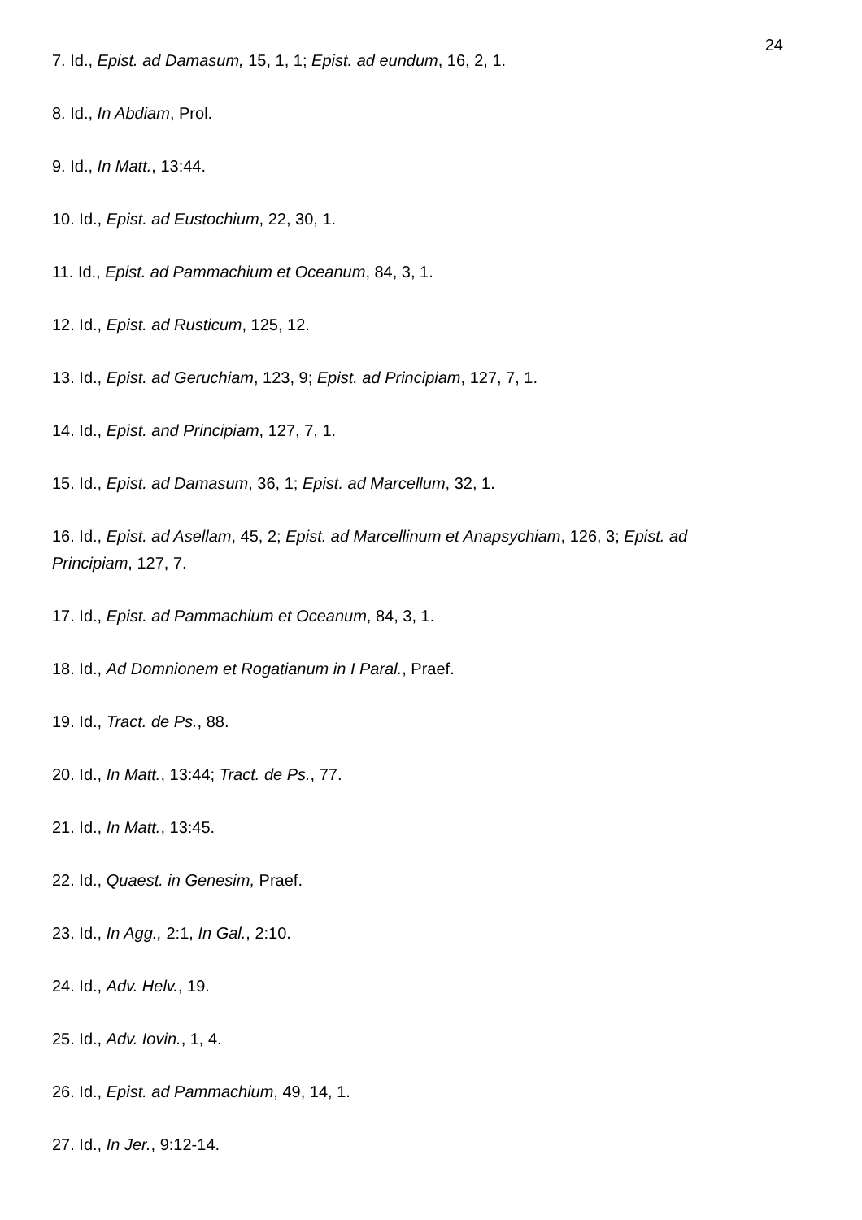24
7. Id., Epist. ad Damasum, 15, 1, 1; Epist. ad eundum, 16, 2, 1.
8. Id., In Abdiam, Prol.
9. Id., In Matt., 13:44.
10. Id., Epist. ad Eustochium, 22, 30, 1.
11. Id., Epist. ad Pammachium et Oceanum, 84, 3, 1.
12. Id., Epist. ad Rusticum, 125, 12.
13. Id., Epist. ad Geruchiam, 123, 9; Epist. ad Principiam, 127, 7, 1.
14. Id., Epist. and Principiam, 127, 7, 1.
15. Id., Epist. ad Damasum, 36, 1; Epist. ad Marcellum, 32, 1.
16. Id., Epist. ad Asellam, 45, 2; Epist. ad Marcellinum et Anapsychiam, 126, 3; Epist. ad Principiam, 127, 7.
17. Id., Epist. ad Pammachium et Oceanum, 84, 3, 1.
18. Id., Ad Domnionem et Rogatianum in I Paral., Praef.
19. Id., Tract. de Ps., 88.
20. Id., In Matt., 13:44; Tract. de Ps., 77.
21. Id., In Matt., 13:45.
22. Id., Quaest. in Genesim, Praef.
23. Id., In Agg., 2:1, In Gal., 2:10.
24. Id., Adv. Helv., 19.
25. Id., Adv. Iovin., 1, 4.
26. Id., Epist. ad Pammachium, 49, 14, 1.
27. Id., In Jer., 9:12-14.